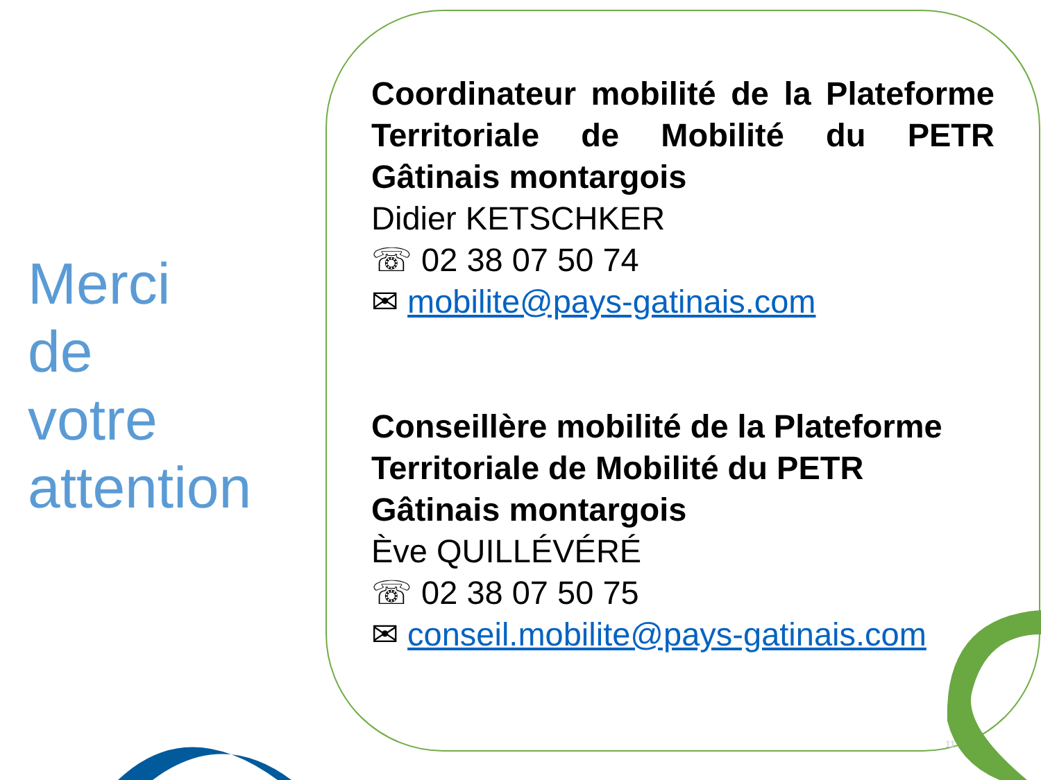Merci
de
votre
attention
Coordinateur mobilité de la Plateforme Territoriale de Mobilité du PETR Gâtinais montargois
Didier KETSCHKER
☏ 02 38 07 50 74
✉ mobilite@pays-gatinais.com
Conseillère mobilité de la Plateforme Territoriale de Mobilité du PETR Gâtinais montargois
Ève QUILLÉVÉRÉ
☏ 02 38 07 50 75
✉ conseil.mobilite@pays-gatinais.com
11